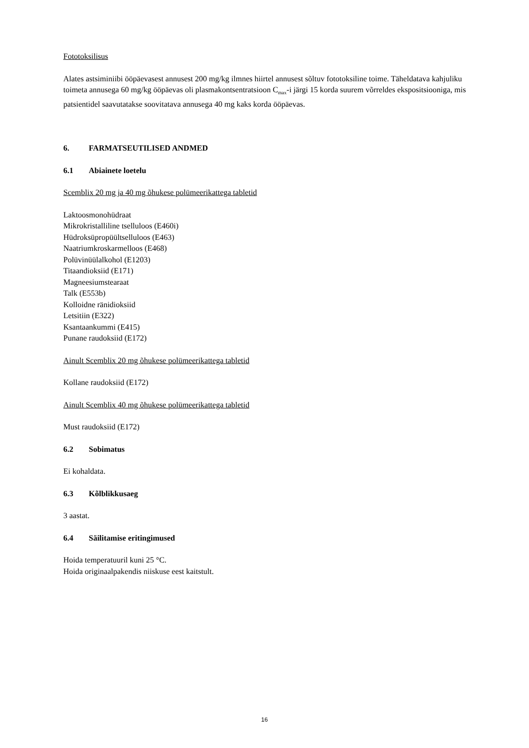Fototoksilisus
Alates astsiminiibi ööpäevasest annusest 200 mg/kg ilmnes hiirtel annusest sõltuv fototoksiline toime. Täheldatava kahjuliku toimeta annusega 60 mg/kg ööpäevas oli plasmakontsentratsioon C<sub>max</sub>-i järgi 15 korda suurem võrreldes ekspositsiooniga, mis patsientidel saavutatakse soovitatava annusega 40 mg kaks korda ööpäevas.
6. FARMATSEUTILISED ANDMED
6.1 Abiainete loetelu
Scemblix 20 mg ja 40 mg õhukese polümeerikattega tabletid
Laktoosmonohüdraat
Mikrokristalliline tselluloos (E460i)
Hüdroksüpropüültselluloos (E463)
Naatriumkroskarmelloos (E468)
Polüvinüülalkohol (E1203)
Titaandioksiid (E171)
Magneesiumstearaat
Talk (E553b)
Kolloidne ränidioksiid
Letsitiin (E322)
Ksantaankummi (E415)
Punane raudoksiid (E172)
Ainult Scemblix 20 mg õhukese polümeerikattega tabletid
Kollane raudoksiid (E172)
Ainult Scemblix 40 mg õhukese polümeerikattega tabletid
Must raudoksiid (E172)
6.2 Sobimatus
Ei kohaldata.
6.3 Kõlblikkusaeg
3 aastat.
6.4 Säilitamise eritingimused
Hoida temperatuuril kuni 25 °C.
Hoida originaalpakendis niiskuse eest kaitstult.
16